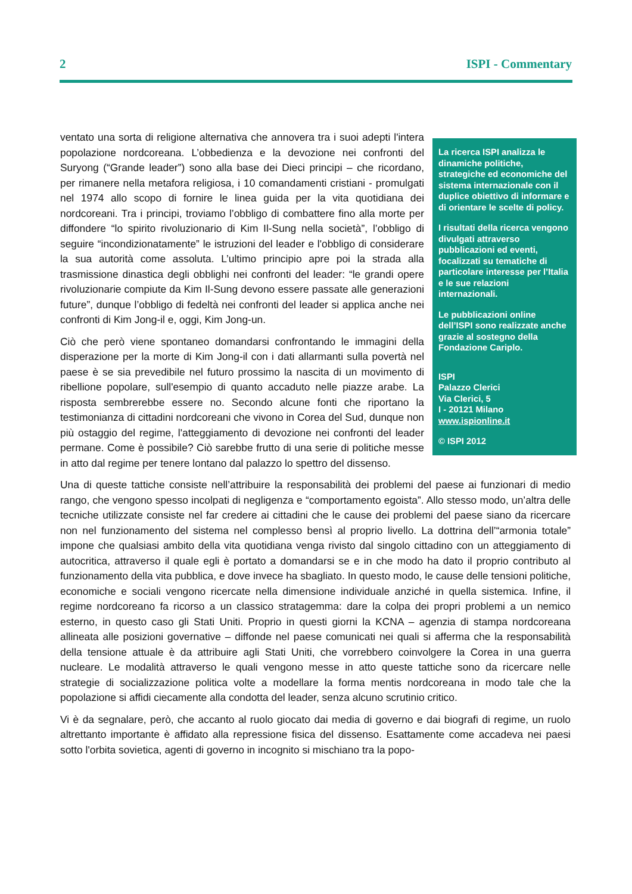2 ISPI - Commentary
La ricerca ISPI analizza le dinamiche politiche, strategiche ed economiche del sistema internazionale con il duplice obiettivo di informare e di orientare le scelte di policy.
I risultati della ricerca vengono divulgati attraverso pubblicazioni ed eventi, focalizzati su tematiche di particolare interesse per l’Italia e le sue relazioni internazionali.
Le pubblicazioni online dell’ISPI sono realizzate anche grazie al sostegno della Fondazione Cariplo.
ISPI
Palazzo Clerici
Via Clerici, 5
I - 20121 Milano
www.ispionline.it
© ISPI 2012
ventato una sorta di religione alternativa che annovera tra i suoi adepti l'intera popolazione nordcoreana. L’obbedienza e la devozione nei confronti del Suryong (“Grande leader”) sono alla base dei Dieci principi – che ricordano, per rimanere nella metafora religiosa, i 10 comandamenti cristiani - promulgati nel 1974 allo scopo di fornire le linea guida per la vita quotidiana dei nordcoreani. Tra i principi, troviamo l’obbligo di combattere fino alla morte per diffondere “lo spirito rivoluzionario di Kim Il-Sung nella società”, l’obbligo di seguire “incondizionatamente” le istruzioni del leader e l'obbligo di considerare la sua autorità come assoluta. L’ultimo principio apre poi la strada alla trasmissione dinastica degli obblighi nei confronti del leader: “le grandi opere rivoluzionarie compiute da Kim Il-Sung devono essere passate alle generazioni future”, dunque l’obbligo di fedeltà nei confronti del leader si applica anche nei confronti di Kim Jong-il e, oggi, Kim Jong-un.
Ciò che però viene spontaneo domandarsi confrontando le immagini della disperazione per la morte di Kim Jong-il con i dati allarmanti sulla povertà nel paese è se sia prevedibile nel futuro prossimo la nascita di un movimento di ribellione popolare, sull'esempio di quanto accaduto nelle piazze arabe. La risposta sembrerebbe essere no. Secondo alcune fonti che riportano la testimonianza di cittadini nordcoreani che vivono in Corea del Sud, dunque non più ostaggio del regime, l'atteggiamento di devozione nei confronti del leader permane. Come è possibile? Ciò sarebbe frutto di una serie di politiche messe in atto dal regime per tenere lontano dal palazzo lo spettro del dissenso.
Una di queste tattiche consiste nell’attribuire la responsabilità dei problemi del paese ai funzionari di medio rango, che vengono spesso incolpati di negligenza e “comportamento egoista”. Allo stesso modo, un’altra delle tecniche utilizzate consiste nel far credere ai cittadini che le cause dei problemi del paese siano da ricercare non nel funzionamento del sistema nel complesso bensì al proprio livello. La dottrina dell’“armonia totale” impone che qualsiasi ambito della vita quotidiana venga rivisto dal singolo cittadino con un atteggiamento di autocritica, attraverso il quale egli è portato a domandarsi se e in che modo ha dato il proprio contributo al funzionamento della vita pubblica, e dove invece ha sbagliato. In questo modo, le cause delle tensioni politiche, economiche e sociali vengono ricercate nella dimensione individuale anziché in quella sistemica. Infine, il regime nordcoreano fa ricorso a un classico stratagemma: dare la colpa dei propri problemi a un nemico esterno, in questo caso gli Stati Uniti. Proprio in questi giorni la KCNA – agenzia di stampa nordcoreana allineata alle posizioni governative – diffonde nel paese comunicati nei quali si afferma che la responsabilità della tensione attuale è da attribuire agli Stati Uniti, che vorrebbero coinvolgere la Corea in una guerra nucleare. Le modalità attraverso le quali vengono messe in atto queste tattiche sono da ricercare nelle strategie di socializzazione politica volte a modellare la forma mentis nordcoreana in modo tale che la popolazione si affidi ciecamente alla condotta del leader, senza alcuno scrutinio critico.
Vi è da segnalare, però, che accanto al ruolo giocato dai media di governo e dai biografi di regime, un ruolo altrettanto importante è affidato alla repressione fisica del dissenso. Esattamente come accadeva nei paesi sotto l'orbita sovietica, agenti di governo in incognito si mischiano tra la popo-